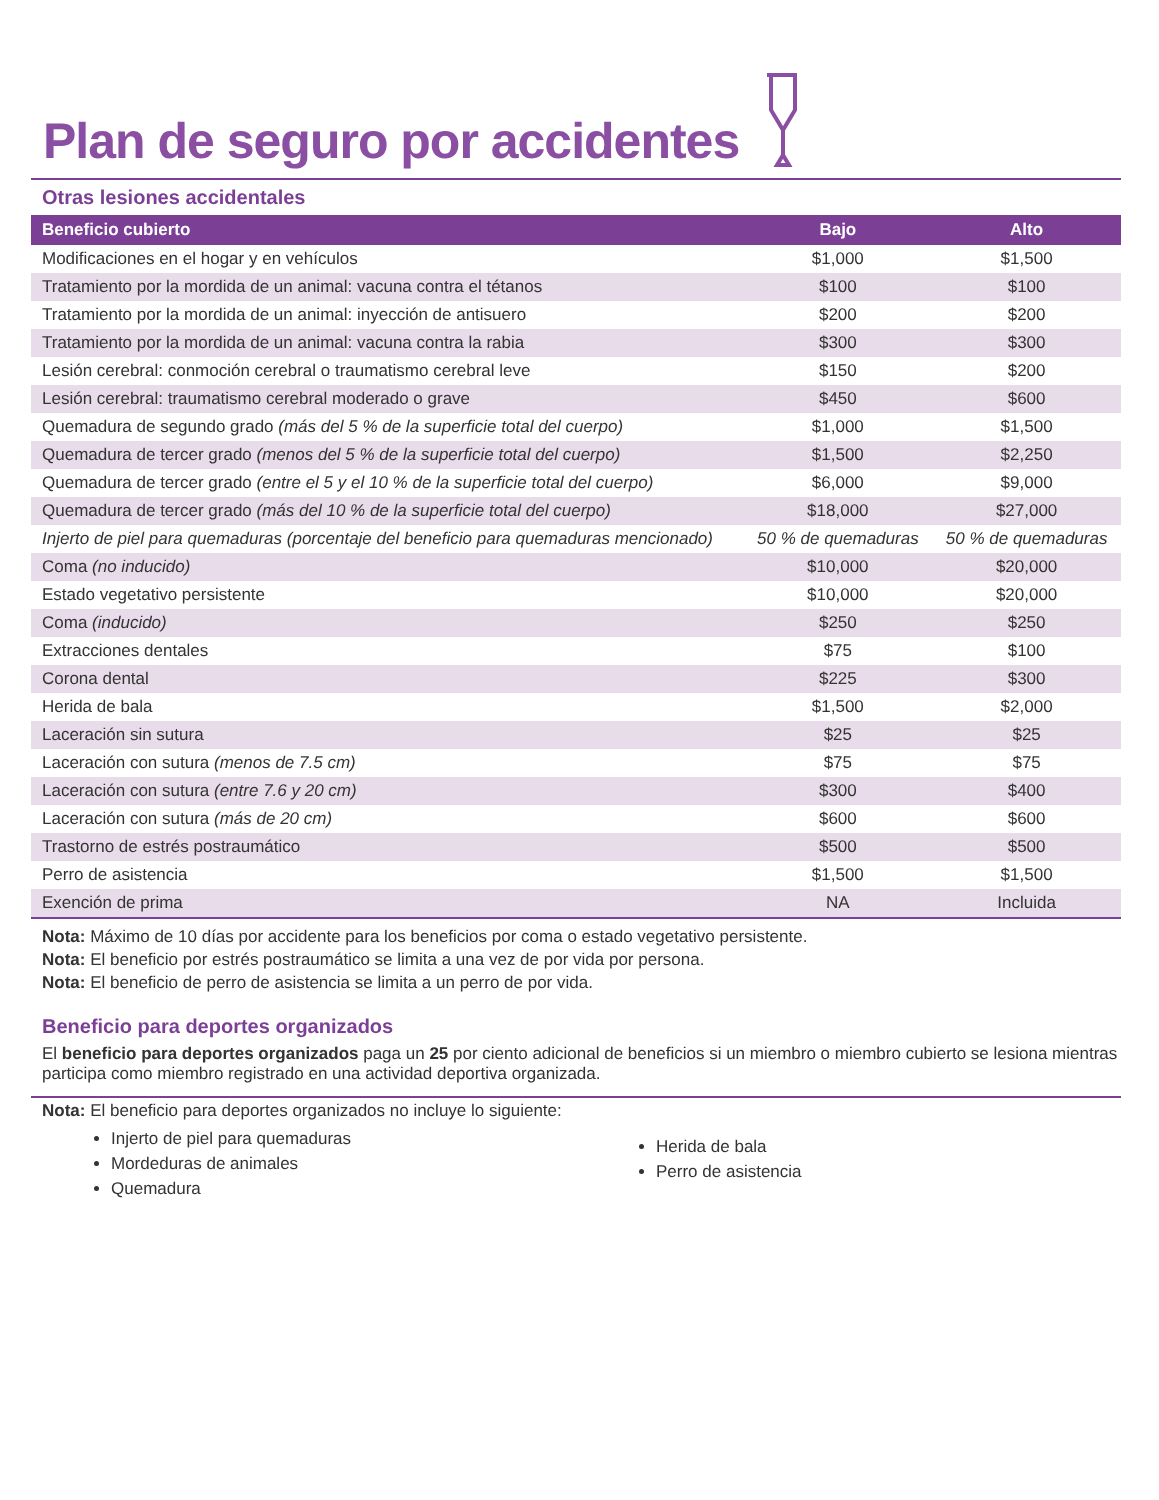Plan de seguro por accidentes
Otras lesiones accidentales
| Beneficio cubierto | Bajo | Alto |
| --- | --- | --- |
| Modificaciones en el hogar y en vehículos | $1,000 | $1,500 |
| Tratamiento por la mordida de un animal: vacuna contra el tétanos | $100 | $100 |
| Tratamiento por la mordida de un animal: inyección de antisuero | $200 | $200 |
| Tratamiento por la mordida de un animal: vacuna contra la rabia | $300 | $300 |
| Lesión cerebral: conmoción cerebral o traumatismo cerebral leve | $150 | $200 |
| Lesión cerebral: traumatismo cerebral moderado o grave | $450 | $600 |
| Quemadura de segundo grado (más del 5 % de la superficie total del cuerpo) | $1,000 | $1,500 |
| Quemadura de tercer grado (menos del 5 % de la superficie total del cuerpo) | $1,500 | $2,250 |
| Quemadura de tercer grado (entre el 5 y el 10 % de la superficie total del cuerpo) | $6,000 | $9,000 |
| Quemadura de tercer grado (más del 10 % de la superficie total del cuerpo) | $18,000 | $27,000 |
| Injerto de piel para quemaduras (porcentaje del beneficio para quemaduras mencionado) | 50 % de quemaduras | 50 % de quemaduras |
| Coma (no inducido) | $10,000 | $20,000 |
| Estado vegetativo persistente | $10,000 | $20,000 |
| Coma (inducido) | $250 | $250 |
| Extracciones dentales | $75 | $100 |
| Corona dental | $225 | $300 |
| Herida de bala | $1,500 | $2,000 |
| Laceración sin sutura | $25 | $25 |
| Laceración con sutura (menos de 7.5 cm) | $75 | $75 |
| Laceración con sutura (entre 7.6 y 20 cm) | $300 | $400 |
| Laceración con sutura (más de 20 cm) | $600 | $600 |
| Trastorno de estrés postraumático | $500 | $500 |
| Perro de asistencia | $1,500 | $1,500 |
| Exención de prima | NA | Incluida |
Nota: Máximo de 10 días por accidente para los beneficios por coma o estado vegetativo persistente.
Nota: El beneficio por estrés postraumático se limita a una vez de por vida por persona.
Nota: El beneficio de perro de asistencia se limita a un perro de por vida.
Beneficio para deportes organizados
El beneficio para deportes organizados paga un 25 por ciento adicional de beneficios si un miembro o miembro cubierto se lesiona mientras participa como miembro registrado en una actividad deportiva organizada.
Nota: El beneficio para deportes organizados no incluye lo siguiente:
Injerto de piel para quemaduras
Mordeduras de animales
Quemadura
Herida de bala
Perro de asistencia